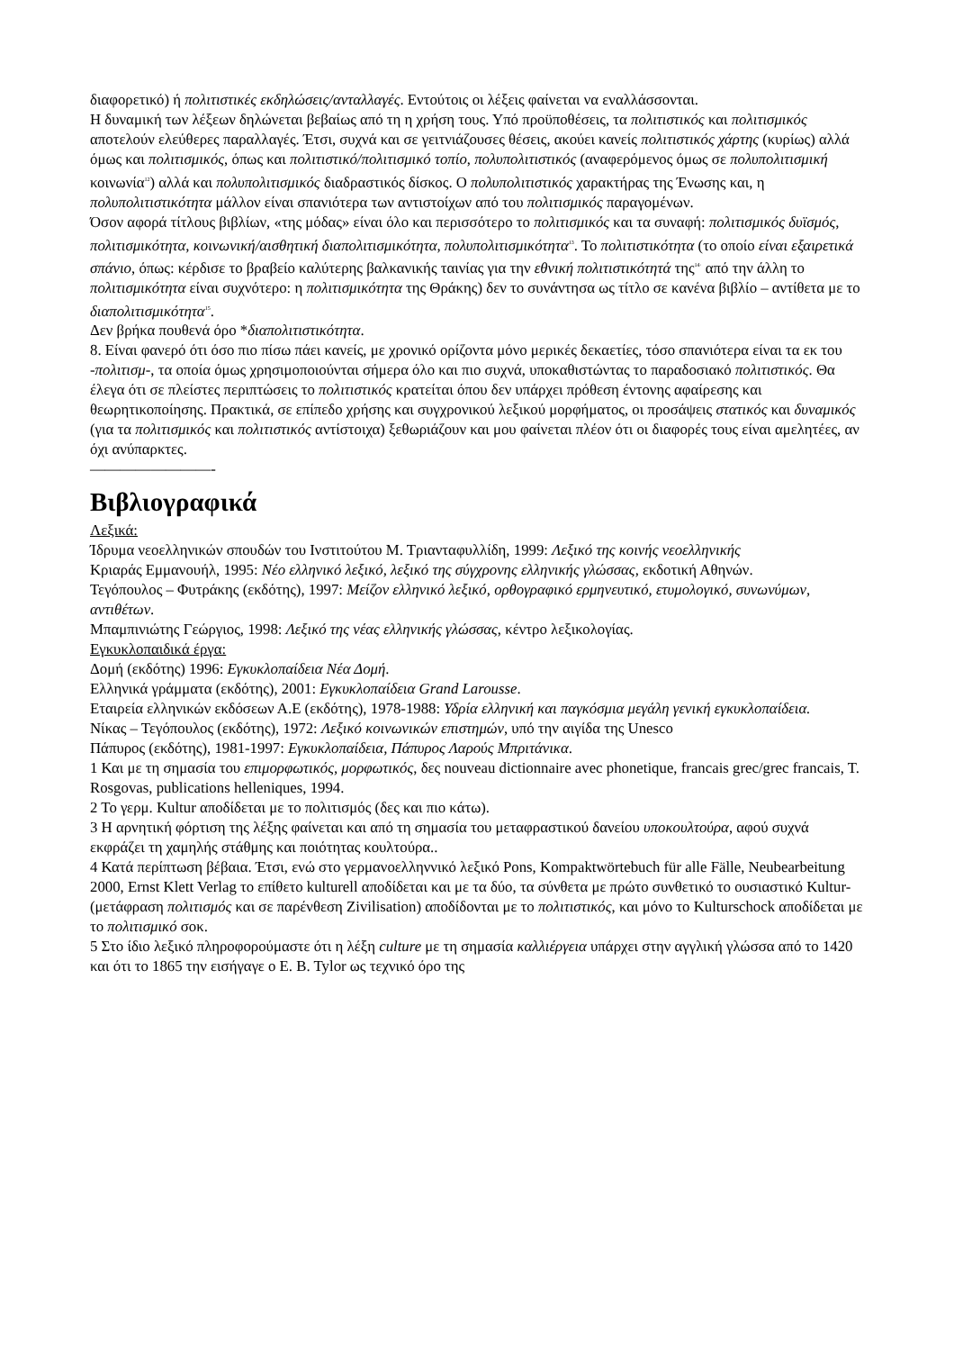διαφορετικό) ή πολιτιστικές εκδηλώσεις/ανταλλαγές. Εντούτοις οι λέξεις φαίνεται να εναλλάσσονται.
Η δυναμική των λέξεων δηλώνεται βεβαίως από τη η χρήση τους. Υπό προϋποθέσεις, τα πολιτιστικός και πολιτισμικός αποτελούν ελεύθερες παραλλαγές. Έτσι, συχνά και σε γειτνιάζουσες θέσεις, ακούει κανείς πολιτιστικός χάρτης (κυρίως) αλλά όμως και πολιτισμικός, όπως και πολιτιστικό/πολιτισμικό τοπίο, πολυπολιτιστικός (αναφερόμενος όμως σε πολυπολιτισμική κοινωνία<sup>12</sup>) αλλά και πολυπολιτισμικός διαδραστικός δίσκος. Ο πολυπολιτιστικός χαρακτήρας της Ένωσης και, η πολυπολιτιστικότητα μάλλον είναι σπανιότερα των αντιστοίχων από του πολιτισμικός παραγομένων.
Όσον αφορά τίτλους βιβλίων, «της μόδας» είναι όλο και περισσότερο το πολιτισμικός και τα συναφή: πολιτισμικός δυϊσμός, πολιτισμικότητα, κοινωνική/αισθητική διαπολιτισμικότητα, πολυπολιτισμικότητα<sup>13</sup>. Το πολιτιστικότητα (το οποίο είναι εξαιρετικά σπάνιο, όπως: κέρδισε το βραβείο καλύτερης βαλκανικής ταινίας για την εθνική πολιτιστικότητά της<sup>14·</sup> από την άλλη το πολιτισμικότητα είναι συχνότερο: η πολιτισμικότητα της Θράκης) δεν το συνάντησα ως τίτλο σε κανένα βιβλίο – αντίθετα με το διαπολιτισμικότητα<sup>15</sup>.
Δεν βρήκα πουθενά όρο *διαπολιτιστικότητα.
8. Είναι φανερό ότι όσο πιο πίσω πάει κανείς, με χρονικό ορίζοντα μόνο μερικές δεκαετίες, τόσο σπανιότερα είναι τα εκ του -πολιτισμ-, τα οποία όμως χρησιμοποιούνται σήμερα όλο και πιο συχνά, υποκαθιστώντας το παραδοσιακό πολιτιστικός. Θα έλεγα ότι σε πλείστες περιπτώσεις το πολιτιστικός κρατείται όπου δεν υπάρχει πρόθεση έντονης αφαίρεσης και θεωρητικοποίησης. Πρακτικά, σε επίπεδο χρήσης και συγχρονικού λεξικού μορφήματος, οι προσάψεις στατικός και δυναμικός (για τα πολιτισμικός και πολιτιστικός αντίστοιχα) ξεθωριάζουν και μου φαίνεται πλέον ότι οι διαφορές τους είναι αμελητέες, αν όχι ανύπαρκτες.
————————-
Βιβλιογραφικά
Λεξικά:
Ίδρυμα νεοελληνικών σπουδών του Ινστιτούτου Μ. Τριανταφυλλίδη, 1999: Λεξικό της κοινής νεοελληνικής
Κριαράς Εμμανουήλ, 1995: Νέο ελληνικό λεξικό, λεξικό της σύγχρονης ελληνικής γλώσσας, εκδοτική Αθηνών.
Τεγόπουλος – Φυτράκης (εκδότης), 1997: Μείζον ελληνικό λεξικό, ορθογραφικό ερμηνευτικό, ετυμολογικό, συνωνύμων, αντιθέτων.
Μπαμπινιώτης Γεώργιος, 1998: Λεξικό της νέας ελληνικής γλώσσας, κέντρο λεξικολογίας.
Εγκυκλοπαιδικά έργα:
Δομή (εκδότης) 1996: Εγκυκλοπαίδεια Νέα Δομή.
Ελληνικά γράμματα (εκδότης), 2001: Εγκυκλοπαίδεια Grand Larousse.
Εταιρεία ελληνικών εκδόσεων Α.Ε (εκδότης), 1978-1988: Υδρία ελληνική και παγκόσμια μεγάλη γενική εγκυκλοπαίδεια.
Νίκας – Τεγόπουλος (εκδότης), 1972: Λεξικό κοινωνικών επιστημών, υπό την αιγίδα της Unesco
Πάπυρος (εκδότης), 1981-1997: Εγκυκλοπαίδεια, Πάπυρος Λαρούς Μπριτάνικα.
1 Και με τη σημασία του επιμορφωτικός, μορφωτικός, δες nouveau dictionnaire avec phonetique, francais grec/grec francais, T. Rosgovas, publications helleniques, 1994.
2 Το γερμ. Kultur αποδίδεται με το πολιτισμός (δες και πιο κάτω).
3 Η αρνητική φόρτιση της λέξης φαίνεται και από τη σημασία του μεταφραστικού δανείου υποκουλτούρα, αφού συχνά εκφράζει τη χαμηλής στάθμης και ποιότητας κουλτούρα..
4 Κατά περίπτωση βέβαια. Έτσι, ενώ στο γερμανοελληννικό λεξικό Pons, Kompaktwörtebuch für alle Fälle, Neubearbeitung 2000, Ernst Klett Verlag το επίθετο kulturell αποδίδεται και με τα δύο, τα σύνθετα με πρώτο συνθετικό το ουσιαστικό Kultur- (μετάφραση πολιτισμός και σε παρένθεση Zivilisation) αποδίδονται με το πολιτιστικός, και μόνο το Kulturschock αποδίδεται με το πολιτισμικό σοκ.
5 Στο ίδιο λεξικό πληροφορούμαστε ότι η λέξη culture με τη σημασία καλλιέργεια υπάρχει στην αγγλική γλώσσα από το 1420 και ότι το 1865 την εισήγαγε ο E. B. Tylor ως τεχνικό όρο της